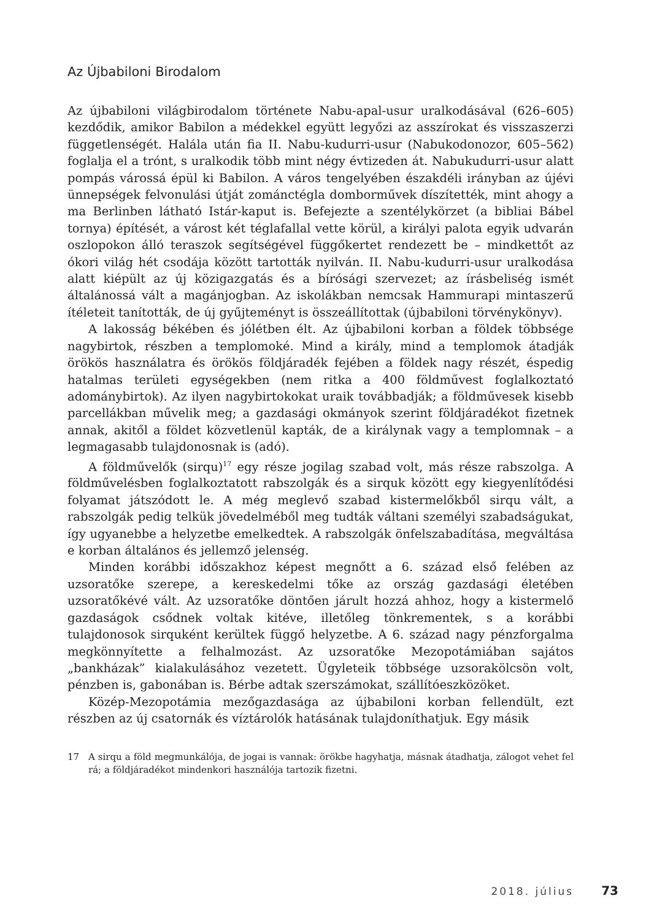Az Újbabiloni Birodalom
Az újbabiloni világbirodalom története Nabu-apal-usur uralkodásával (626–605) kezdődik, amikor Babilon a médekkel együtt legyőzi az asszírokat és visszaszerzi függetlenségét. Halála után fia II. Nabu-kudurri-usur (Nabukodonozor, 605–562) foglalja el a trónt, s uralkodik több mint négy évtizeden át. Nabukudurri-usur alatt pompás várossá épül ki Babilon. A város tengelyében északdéli irányban az újévi ünnepségek felvonulási útját zománctégla domborművek díszítették, mint ahogy a ma Berlinben látható Istár-kaput is. Befejezte a szentélykörzet (a bibliai Bábel tornya) építését, a várost két téglafallal vette körül, a királyi palota egyik udvarán oszlopokon álló teraszok segítségével függőkertet rendezett be – mindkettőt az ókori világ hét csodája között tartották nyilván. II. Nabu-kudurri-usur uralkodása alatt kiépült az új közigazgatás és a bírósági szervezet; az írásbeliség ismét általánossá vált a magánjogban. Az iskolákban nemcsak Hammurapi mintaszerű ítéleteit tanították, de új gyűjteményt is összeállítottak (újbabiloni törvénykönyv).
A lakosság békében és jólétben élt. Az újbabiloni korban a földek többsége nagybirtok, részben a templomoké. Mind a király, mind a templomok átadják örökös használatra és örökös földjáradék fejében a földek nagy részét, éspedig hatalmas területi egységekben (nem ritka a 400 földművest foglalkoztató adománybirtok). Az ilyen nagybirtokokat uraik továbbadják; a földművesek kisebb parcellákban művelik meg; a gazdasági okmányok szerint földjáradékot fizetnek annak, akitől a földet közvetlenül kapták, de a királynak vagy a templomnak – a legmagasabb tulajdonosnak is (adó).
A földművelők (sirqu)<sup>17</sup> egy része jogilag szabad volt, más része rabszolga. A földművelésben foglalkoztatott rabszolgák és a sirquk között egy kiegyenlítődési folyamat játszódott le. A még meglevő szabad kistermelőkből sirqu vált, a rabszolgák pedig telkük jövedelméből meg tudták váltani személyi szabadságukat, így ugyanebbe a helyzetbe emelkedtek. A rabszolgák önfelszabadítása, megváltása e korban általános és jellemző jelenség.
Minden korábbi időszakhoz képest megnőtt a 6. század első felében az uzsoratőke szerepe, a kereskedelmi tőke az ország gazdasági életében uzsoratőkévé vált. Az uzsoratőke döntően járult hozzá ahhoz, hogy a kistermelő gazdaságok csődnek voltak kitéve, illetőleg tönkrementek, s a korábbi tulajdonosok sirquként kerültek függő helyzetbe. A 6. század nagy pénzforgalma megkönnyítette a felhalmozást. Az uzsoratőke Mezopotámiában sajátos „bankházak” kialakulásához vezetett. Ügyleteik többsége uzsorakölcsön volt, pénzben is, gabonában is. Bérbe adtak szerszámokat, szállítóeszközöket.
Közép-Mezopotámia mezőgazdasága az újbabiloni korban fellendült, ezt részben az új csatornák és víztárolók hatásának tulajdoníthatjuk. Egy másik
17 A sirqu a föld megmunkálója, de jogai is vannak: örökbe hagyhatja, másnak átadhatja, zálogot vehet fel rá; a földjáradékot mindenkori használója tartozik fizetni.
2018. július 73